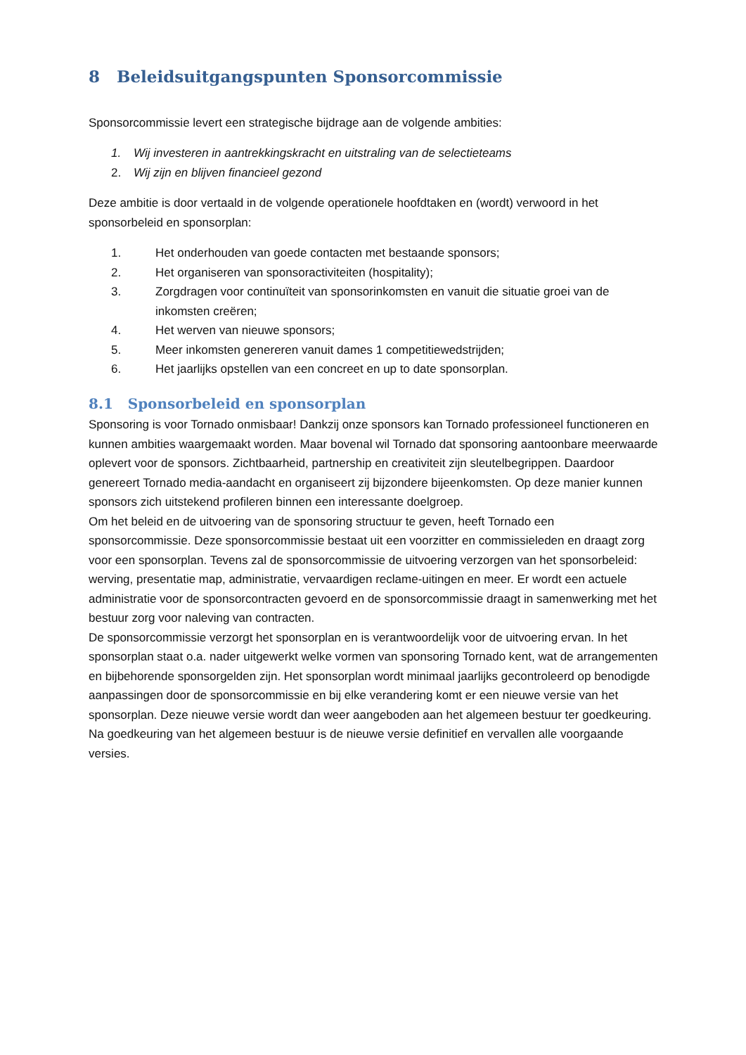8 Beleidsuitgangspunten Sponsorcommissie
Sponsorcommissie levert een strategische bijdrage aan de volgende ambities:
1. Wij investeren in aantrekkingskracht en uitstraling van de selectieteams
2. Wij zijn en blijven financieel gezond
Deze ambitie is door vertaald in de volgende operationele hoofdtaken en (wordt) verwoord in het sponsorbeleid en sponsorplan:
1. Het onderhouden van goede contacten met bestaande sponsors;
2. Het organiseren van sponsoractiviteiten (hospitality);
3. Zorgdragen voor continuïteit van sponsorinkomsten en vanuit die situatie groei van de inkomsten creëren;
4. Het werven van nieuwe sponsors;
5. Meer inkomsten genereren vanuit dames 1 competitiewedstrijden;
6. Het jaarlijks opstellen van een concreet en up to date sponsorplan.
8.1 Sponsorbeleid en sponsorplan
Sponsoring is voor Tornado onmisbaar! Dankzij onze sponsors kan Tornado professioneel functioneren en kunnen ambities waargemaakt worden. Maar bovenal wil Tornado dat sponsoring aantoonbare meerwaarde oplevert voor de sponsors. Zichtbaarheid, partnership en creativiteit zijn sleutelbegrippen. Daardoor genereert Tornado media-aandacht en organiseert zij bijzondere bijeenkomsten. Op deze manier kunnen sponsors zich uitstekend profileren binnen een interessante doelgroep.
Om het beleid en de uitvoering van de sponsoring structuur te geven, heeft Tornado een sponsorcommissie. Deze sponsorcommissie bestaat uit een voorzitter en commissieleden en draagt zorg voor een sponsorplan. Tevens zal de sponsorcommissie de uitvoering verzorgen van het sponsorbeleid: werving, presentatie map, administratie, vervaardigen reclame-uitingen en meer. Er wordt een actuele administratie voor de sponsorcontracten gevoerd en de sponsorcommissie draagt in samenwerking met het bestuur zorg voor naleving van contracten.
De sponsorcommissie verzorgt het sponsorplan en is verantwoordelijk voor de uitvoering ervan. In het sponsorplan staat o.a. nader uitgewerkt welke vormen van sponsoring Tornado kent, wat de arrangementen en bijbehorende sponsorgelden zijn. Het sponsorplan wordt minimaal jaarlijks gecontroleerd op benodigde aanpassingen door de sponsorcommissie en bij elke verandering komt er een nieuwe versie van het sponsorplan. Deze nieuwe versie wordt dan weer aangeboden aan het algemeen bestuur ter goedkeuring. Na goedkeuring van het algemeen bestuur is de nieuwe versie definitief en vervallen alle voorgaande versies.